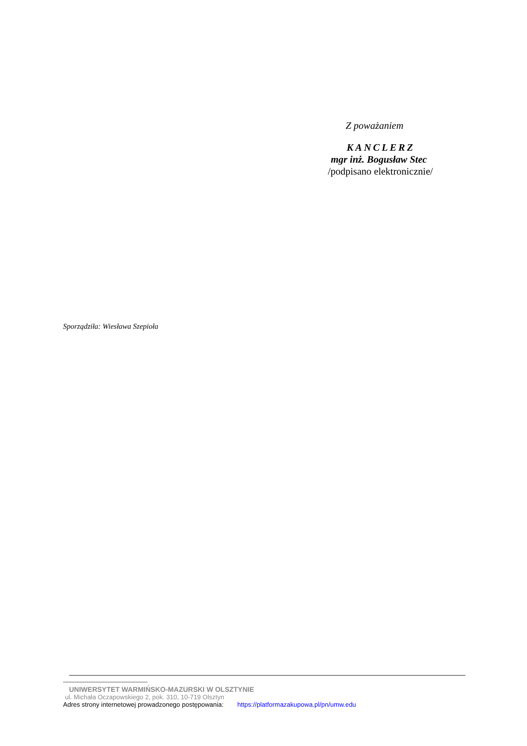Z poważaniem
KANCLERZ
mgr inż. Bogusław Stec
/podpisano elektronicznie/
Sporządziła: Wiesława Szepioła
UNIWERSYTET WARMIŃSKO-MAZURSKI W OLSZTYNIE
ul. Michała Oczapowskiego 2, pok. 310, 10-719 Olsztyn
Adres strony internetowej prowadzonego postępowania: https://platformazakupowa.pl/pn/umw.edu